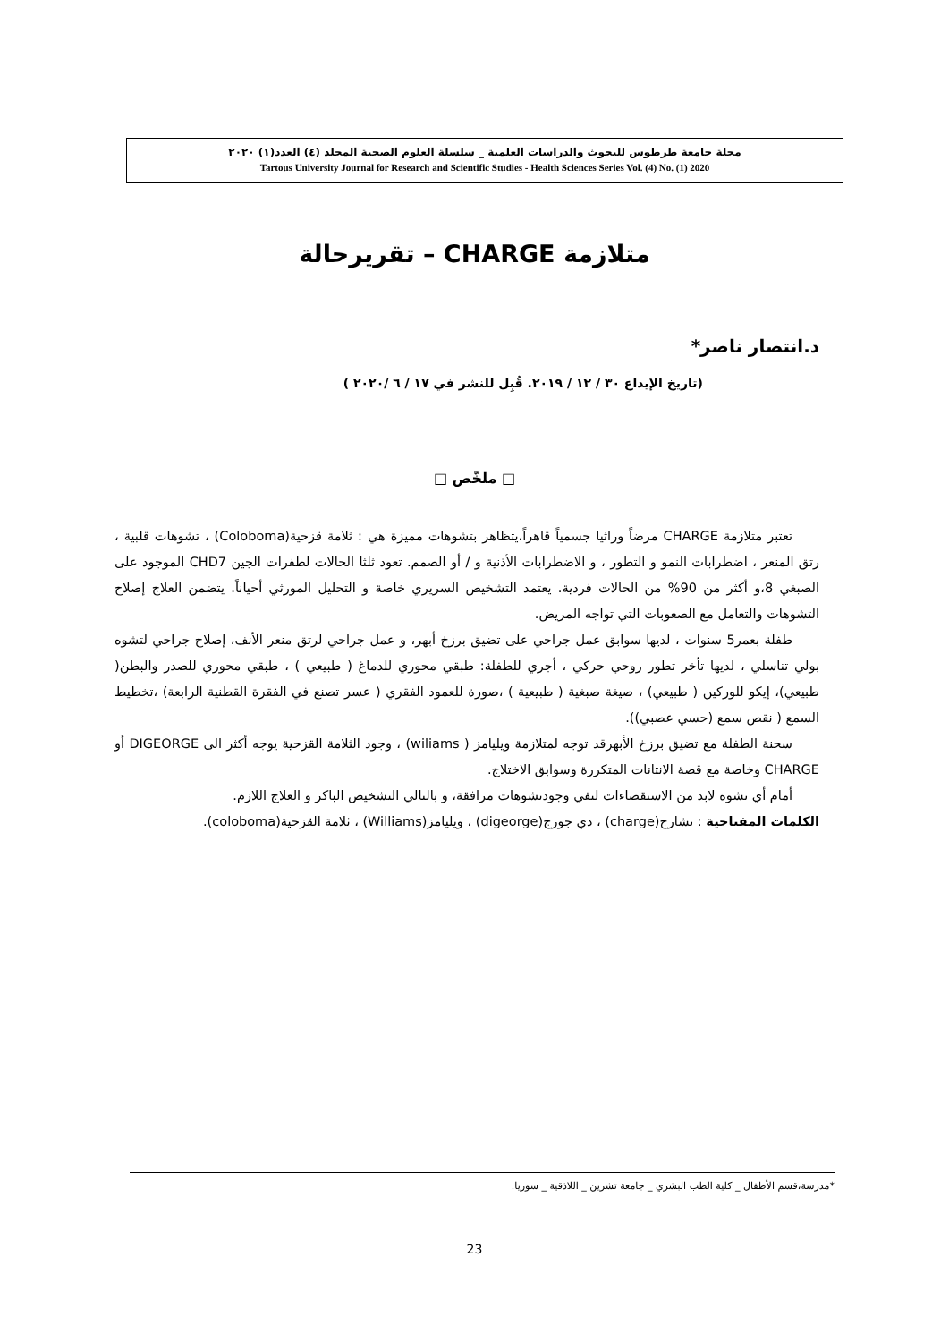مجلة جامعة طرطوس للبحوث والدراسات العلمية _ سلسلة العلوم الصحية المجلد (٤) العدد(١) ٢٠٢٠
Tartous University Journal for Research and Scientific Studies - Health Sciences Series Vol. (4) No. (1) 2020
متلازمة CHARGE – تقريرحالة
د.انتصار ناصر*
(تاريخ الإيداع ٣٠ / ١٢ / ٢٠١٩. قُبِل للنشر في ١٧ / ٦ /٢٠٢٠ )
□ ملخّص □
تعتبر متلازمة CHARGE مرضاً وراثيا جسمياً قاهراً،يتظاهر بتشوهات مميزة هي : ثلامة قزحية(Coloboma) ، تشوهات قلبية ، رتق المنعر ، اضطرابات النمو و التطور ، و الاضطرابات الأذنية و / أو الصمم. تعود ثلثا الحالات لطفرات الجين CHD7 الموجود على الصبغي 8،و أكثر من 90% من الحالات فردية. يعتمد التشخيص السريري خاصة و التحليل المورثي أحياناً. يتضمن العلاج إصلاح التشوهات والتعامل مع الصعوبات التي تواجه المريض.
طفلة بعمر5 سنوات ، لديها سوابق عمل جراحي على تضيق برزخ أبهر، و عمل جراحي لرتق منعر الأنف، إصلاح جراحي لتشوه بولي تناسلي ، لديها تأخر تطور روحي حركي ، أجري للطفلة: طبقي محوري للدماغ ( طبيعي ) ، طبقي محوري للصدر والبطن( طبيعي)، إيكو للوركين ( طبيعي) ، صيغة صبغية ( طبيعية ) ،صورة للعمود الفقري ( عسر تصنع في الفقرة القطنية الرابعة) ،تخطيط السمع ( نقص سمع (حسي عصبي)).
سحنة الطفلة مع تضيق برزخ الأبهرقد توجه لمتلازمة ويليامز ( wiliams) ، وجود الثلامة القزحية يوجه أكثر الى DIGEORGE أو CHARGE وخاصة مع قصة الانتانات المتكررة وسوابق الاختلاج.
أمام أي تشوه لابد من الاستقصاءات لنفي وجودتشوهات مرافقة، و بالتالي التشخيص الباكر و العلاج اللازم.
الكلمات المفتاحية : تشارج(charge) ، دي جورج(digeorge) ، ويليامز(Williams) ، ثلامة القزحية(coloboma).
*مدرسة،قسم الأطفال _ كلية الطب البشري _ جامعة تشرين _ اللاذقية _ سوريا.
23